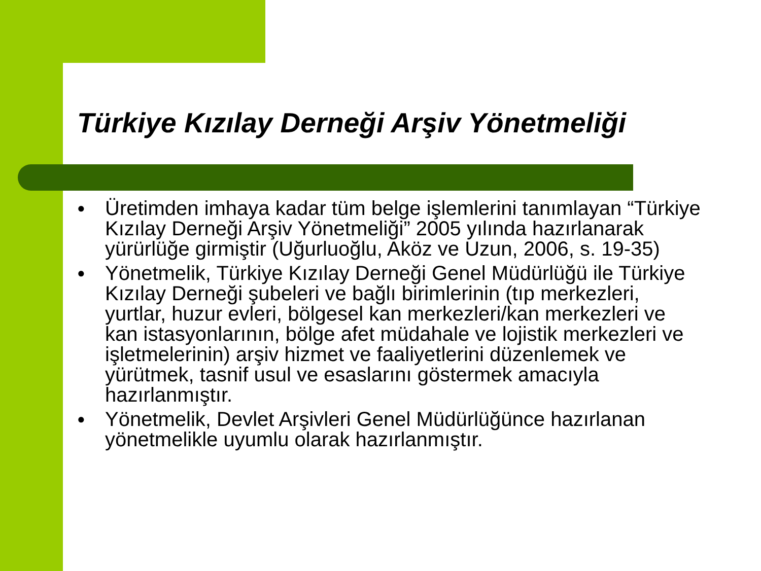Türkiye Kızılay Derneği Arşiv Yönetmeliği
● Üretimden imhaya kadar tüm belge işlemlerini tanımlayan “Türkiye Kızılay Derneği Arşiv Yönetmeliği” 2005 yılında hazırlanarak yürürlüğe girmiştir (Uğurluoğlu, Aköz ve Uzun, 2006, s. 19-35)
● Yönetmelik, Türkiye Kızılay Derneği Genel Müdürlüğü ile Türkiye Kızılay Derneği şubeleri ve bağlı birimlerinin (tıp merkezleri, yurtlar, huzur evleri, bölgesel kan merkezleri/kan merkezleri ve kan istasyonlarının, bölge afet müdahale ve lojistik merkezleri ve işletmelerinin) arşiv hizmet ve faaliyetlerini düzenlemek ve yürütmek, tasnif usul ve esaslarını göstermek amacıyla hazırlanmıştır.
● Yönetmelik, Devlet Arşivleri Genel Müdürlüğünce hazırlanan yönetmelikle uyumlu olarak hazırlanmıştır.